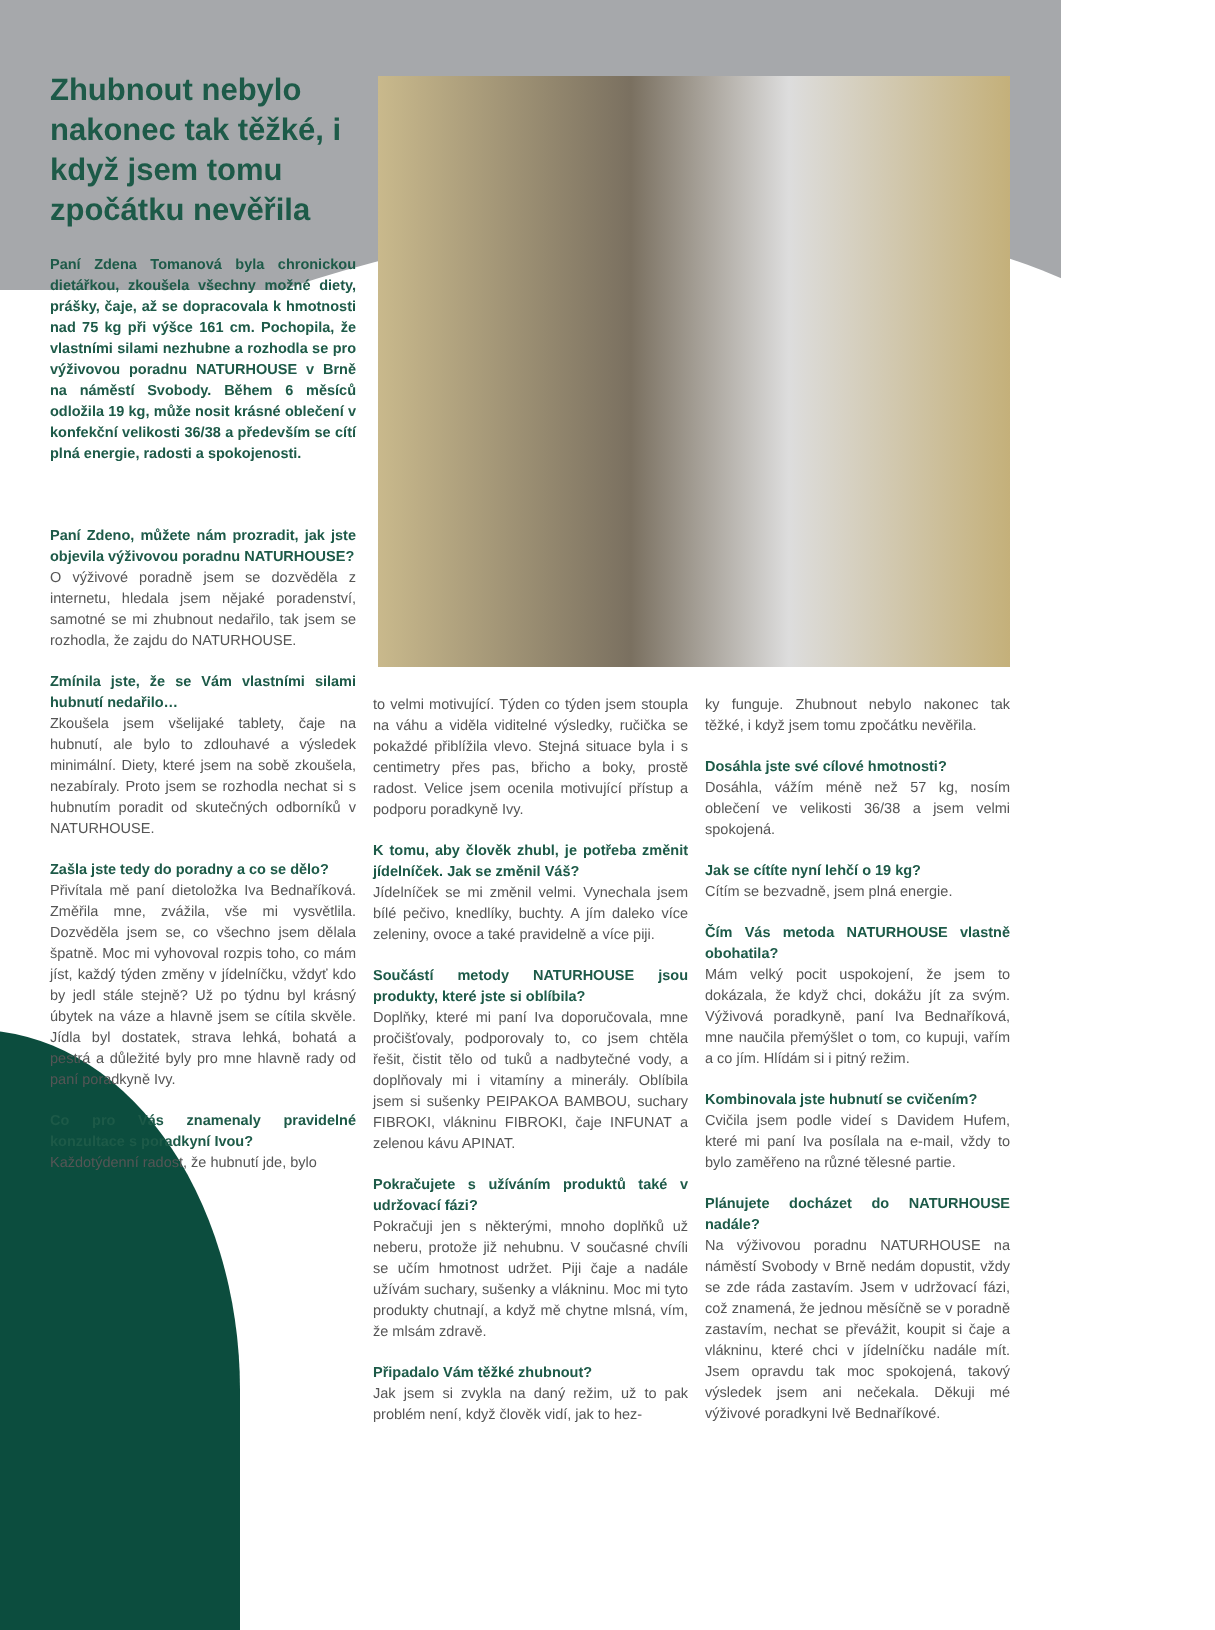Zhubnout nebylo nakonec tak těžké, i když jsem tomu zpočátku nevěřila
Paní Zdena Tomanová byla chronickou dietářkou, zkoušela všechny možné diety, prášky, čaje, až se dopracovala k hmotnosti nad 75 kg při výšce 161 cm. Pochopila, že vlastními silami nezhubne a rozhodla se pro výživovou poradnu NATURHOUSE v Brně na náměstí Svobody. Během 6 měsíců odložila 19 kg, může nosit krásné oblečení v konfekční velikosti 36/38 a především se cítí plná energie, radosti a spokojenosti.
Paní Zdeno, můžete nám prozradit, jak jste objevila výživovou poradnu NATURHOUSE?
O výživové poradně jsem se dozvěděla z internetu, hledala jsem nějaké poradenství, samotné se mi zhubnout nedařilo, tak jsem se rozhodla, že zajdu do NATURHOUSE.
Zmínila jste, že se Vám vlastními silami hubnutí nedařilo…
Zkoušela jsem všelijaké tablety, čaje na hubnutí, ale bylo to zdlouhavé a výsledek minimální. Diety, které jsem na sobě zkoušela, nezabíraly. Proto jsem se rozhodla nechat si s hubnutím poradit od skutečných odborníků v NATURHOUSE.
Zašla jste tedy do poradny a co se dělo?
Přivítala mě paní dietoložka Iva Bednaříková. Změřila mne, zvážila, vše mi vysvětlila. Dozvěděla jsem se, co všechno jsem dělala špatně. Moc mi vyhovoval rozpis toho, co mám jíst, každý týden změny v jídelníčku, vždyť kdo by jedl stále stejně? Už po týdnu byl krásný úbytek na váze a hlavně jsem se cítila skvěle. Jídla byl dostatek, strava lehká, bohatá a pestrá a důležité byly pro mne hlavně rady od paní poradkyně Ivy.
Co pro Vás znamenaly pravidelné konzultace s poradkyní Ivou?
Každotýdenní radost, že hubnutí jde, bylo
to velmi motivující. Týden co týden jsem stoupla na váhu a viděla viditelné výsledky, ručička se pokaždé přiblížila vlevo. Stejná situace byla i s centimetry přes pas, břicho a boky, prostě radost. Velice jsem ocenila motivující přístup a podporu poradkyně Ivy.
K tomu, aby člověk zhubl, je potřeba změnit jídelníček. Jak se změnil Váš?
Jídelníček se mi změnil velmi. Vynechala jsem bílé pečivo, knedlíky, buchty. A jím daleko více zeleniny, ovoce a také pravidelně a více piji.
Součástí metody NATURHOUSE jsou produkty, které jste si oblíbila?
Doplňky, které mi paní Iva doporučovala, mne pročišťovaly, podporovaly to, co jsem chtěla řešit, čistit tělo od tuků a nadbytečné vody, a doplňovaly mi i vitamíny a minerály. Oblíbila jsem si sušenky PEIPAKOA BAMBOU, suchary FIBROKI, vlákninu FIBROKI, čaje INFUNAT a zelenou kávu APINAT.
Pokračujete s užíváním produktů také v udržovací fázi?
Pokračuji jen s některými, mnoho doplňků už neberu, protože již nehubnu. V současné chvíli se učím hmotnost udržet. Piji čaje a nadále užívám suchary, sušenky a vlákninu. Moc mi tyto produkty chutnají, a když mě chytne mlsná, vím, že mlsám zdravě.
Připadalo Vám těžké zhubnout?
Jak jsem si zvykla na daný režim, už to pak problém není, když člověk vidí, jak to hez-
ky funguje. Zhubnout nebylo nakonec tak těžké, i když jsem tomu zpočátku nevěřila.
Dosáhla jste své cílové hmotnosti?
Dosáhla, vážím méně než 57 kg, nosím oblečení ve velikosti 36/38 a jsem velmi spokojená.
Jak se cítíte nyní lehčí o 19 kg?
Cítím se bezvadně, jsem plná energie.
Čím Vás metoda NATURHOUSE vlastně obohatila?
Mám velký pocit uspokojení, že jsem to dokázala, že když chci, dokážu jít za svým. Výživová poradkyně, paní Iva Bednaříková, mne naučila přemýšlet o tom, co kupuji, vařím a co jím. Hlídám si i pitný režim.
Kombinovala jste hubnutí se cvičením?
Cvičila jsem podle videí s Davidem Hufem, které mi paní Iva posílala na e-mail, vždy to bylo zaměřeno na různé tělesné partie.
Plánujete docházet do NATURHOUSE nadále?
Na výživovou poradnu NATURHOUSE na náměstí Svobody v Brně nedám dopustit, vždy se zde ráda zastavím. Jsem v udržovací fázi, což znamená, že jednou měsíčně se v poradně zastavím, nechat se převážit, koupit si čaje a vlákninu, které chci v jídelníčku nadále mít. Jsem opravdu tak moc spokojená, takový výsledek jsem ani nečekala. Děkuji mé výživové poradkyni Ivě Bednaříkové.